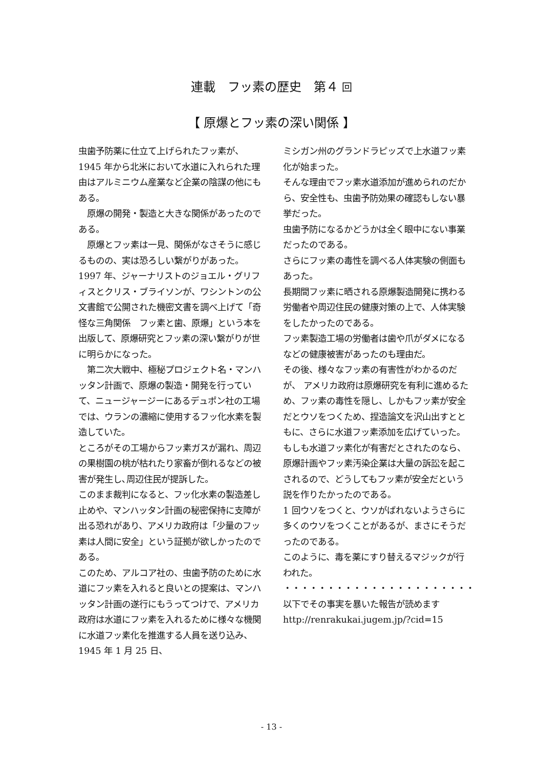連載　フッ素の歴史　第４ 回
【 原爆とフッ素の深い関係 】
虫歯予防薬に仕立て上げられたフッ素が、1945 年から北米において水道に入れられた理由はアルミニウム産業など企業の陰謀の他にもある。
　原爆の開発・製造と大きな関係があったのである。
　原爆とフッ素は一見、関係がなさそうに感じるものの、実は恐ろしい繋がりがあった。
1997 年、ジャーナリストのジョエル・グリフィスとクリス・ブライソンが、ワシントンの公文書館で公開された機密文書を調べ上げて「奇怪な三角関係　フッ素と歯、原爆」という本を出版して、原爆研究とフッ素の深い繋がりが世に明らかになった。
　第二次大戦中、極秘プロジェクト名・マンハッタン計画で、原爆の製造・開発を行っていて、ニュージャージーにあるデュポン社の工場では、ウランの濃縮に使用するフッ化水素を製造していた。
ところがその工場からフッ素ガスが漏れ、周辺の果樹園の桃が枯れたり家畜が倒れるなどの被害が発生し､周辺住民が提訴した。
このまま裁判になると、フッ化水素の製造差し止めや、マンハッタン計画の秘密保持に支障が出る恐れがあり、アメリカ政府は「少量のフッ素は人間に安全」という証拠が欲しかったのである。
このため、アルコア社の、虫歯予防のために水道にフッ素を入れると良いとの提案は、マンハッタン計画の遂行にもうってつけで、アメリカ政府は水道にフッ素を入れるために様々な機関に水道フッ素化を推進する人員を送り込み、1945 年 1 月 25 日、
ミシガン州のグランドラピッズで上水道フッ素化が始まった。
そんな理由でフッ素水道添加が進められのだから、安全性も、虫歯予防効果の確認もしない暴挙だった。
虫歯予防になるかどうかは全く眼中にない事業だったのである。
さらにフッ素の毒性を調べる人体実験の側面もあった。
長期間フッ素に晒される原爆製造開発に携わる労働者や周辺住民の健康対策の上で、人体実験をしたかったのである。
フッ素製造工場の労働者は歯や爪がダメになるなどの健康被害があったのも理由だ。
その後、様々なフッ素の有害性がわかるのだが、 アメリカ政府は原爆研究を有利に進めるため、フッ素の毒性を隠し、しかもフッ素が安全だとウソをつくため、捏造論文を沢山出すとともに、さらに水道フッ素添加を広げていった。
もしも水道フッ素化が有害だとされたのなら、原爆計画やフッ素汚染企業は大量の訴訟を起こされるので、どうしてもフッ素が安全だという説を作りたかったのである。
1 回ウソをつくと、ウソがばれないようさらに多くのウソをつくことがあるが、まさにそうだったのである。
このように、毒を薬にすり替えるマジックが行われた。
・・・・・・・・・・・・・・・・・・・・・・
以下でその事実を暴いた報告が読めます
http://renrakukai.jugem.jp/?cid=15
- 13 -